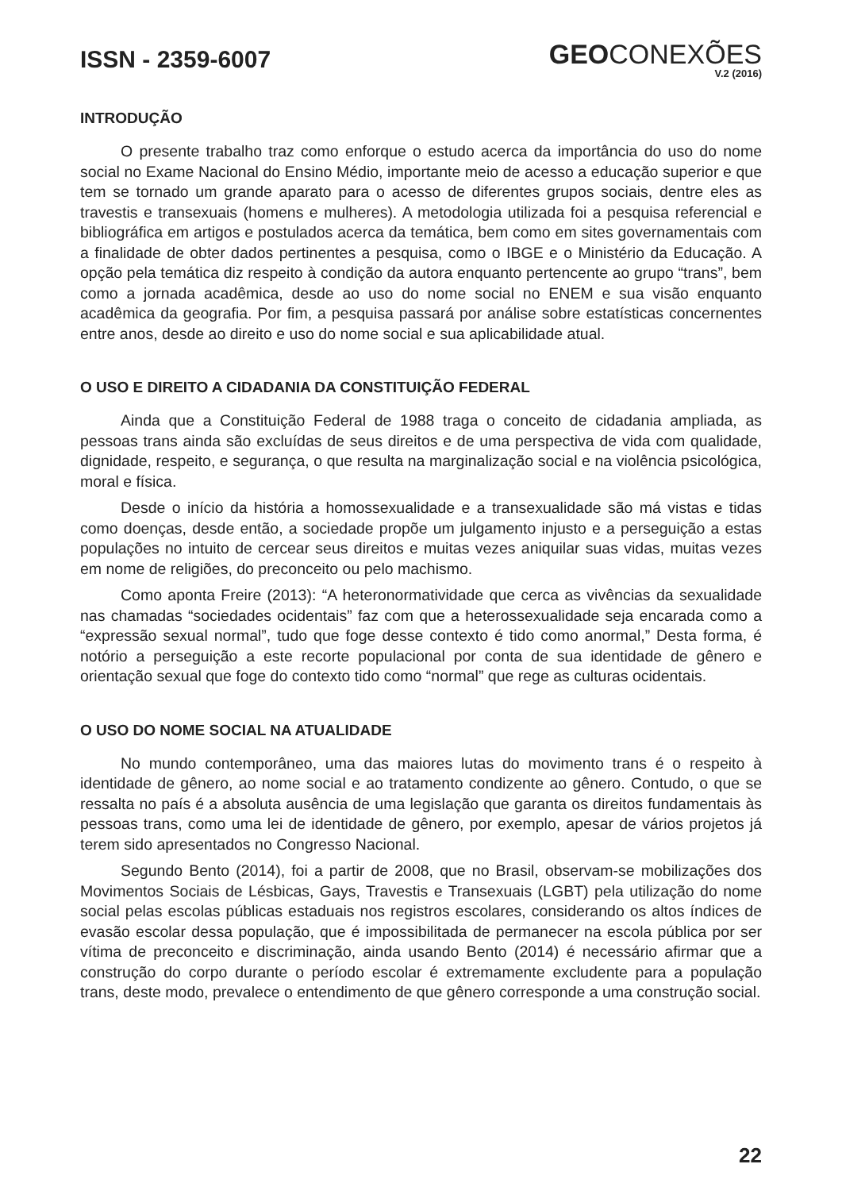ISSN - 2359-6007
GEOCONEXÕES
V.2 (2016)
INTRODUÇÃO
O presente trabalho traz como enforque o estudo acerca da importância do uso do nome social no Exame Nacional do Ensino Médio, importante meio de acesso a educação superior e que tem se tornado um grande aparato para o acesso de diferentes grupos sociais, dentre eles as travestis e transexuais (homens e mulheres). A metodologia utilizada foi a pesquisa referencial e bibliográfica em artigos e postulados acerca da temática, bem como em sites governamentais com a finalidade de obter dados pertinentes a pesquisa, como o IBGE e o Ministério da Educação. A opção pela temática diz respeito à condição da autora enquanto pertencente ao grupo “trans”, bem como a jornada acadêmica, desde ao uso do nome social no ENEM e sua visão enquanto acadêmica da geografia. Por fim, a pesquisa passará por análise sobre estatísticas concernentes entre anos, desde ao direito e uso do nome social e sua aplicabilidade atual.
O USO E DIREITO A CIDADANIA DA CONSTITUIÇÃO FEDERAL
Ainda que a Constituição Federal de 1988 traga o conceito de cidadania ampliada, as pessoas trans ainda são excluídas de seus direitos e de uma perspectiva de vida com qualidade, dignidade, respeito, e segurança, o que resulta na marginalização social e na violência psicológica, moral e física.
Desde o início da história a homossexualidade e a transexualidade são má vistas e tidas como doenças, desde então, a sociedade propõe um julgamento injusto e a perseguição a estas populações no intuito de cercear seus direitos e muitas vezes aniquilar suas vidas, muitas vezes em nome de religiões, do preconceito ou pelo machismo.
Como aponta Freire (2013): “A heteronormatividade que cerca as vivências da sexualidade nas chamadas “sociedades ocidentais” faz com que a heterossexualidade seja encarada como a “expressão sexual normal”, tudo que foge desse contexto é tido como anormal,” Desta forma, é notório a perseguição a este recorte populacional por conta de sua identidade de gênero e orientação sexual que foge do contexto tido como “normal” que rege as culturas ocidentais.
O USO DO NOME SOCIAL NA ATUALIDADE
No mundo contemporâneo, uma das maiores lutas do movimento trans é o respeito à identidade de gênero, ao nome social e ao tratamento condizente ao gênero. Contudo, o que se ressalta no país é a absoluta ausência de uma legislação que garanta os direitos fundamentais às pessoas trans, como uma lei de identidade de gênero, por exemplo, apesar de vários projetos já terem sido apresentados no Congresso Nacional.
Segundo Bento (2014), foi a partir de 2008, que no Brasil, observam-se mobilizações dos Movimentos Sociais de Lésbicas, Gays, Travestis e Transexuais (LGBT) pela utilização do nome social pelas escolas públicas estaduais nos registros escolares, considerando os altos índices de evasão escolar dessa população, que é impossibilitada de permanecer na escola pública por ser vítima de preconceito e discriminação, ainda usando Bento (2014) é necessário afirmar que a construção do corpo durante o período escolar é extremamente excludente para a população trans, deste modo, prevalece o entendimento de que gênero corresponde a uma construção social.
22